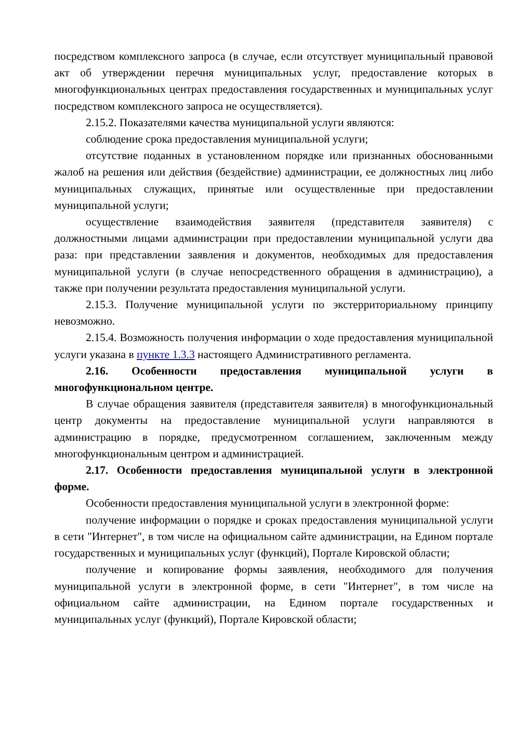посредством комплексного запроса (в случае, если отсутствует муниципальный правовой акт об утверждении перечня муниципальных услуг, предоставление которых в многофункциональных центрах предоставления государственных и муниципальных услуг посредством комплексного запроса не осуществляется).
2.15.2. Показателями качества муниципальной услуги являются:
соблюдение срока предоставления муниципальной услуги;
отсутствие поданных в установленном порядке или признанных обоснованными жалоб на решения или действия (бездействие) администрации, ее должностных лиц либо муниципальных служащих, принятые или осуществленные при предоставлении муниципальной услуги;
осуществление взаимодействия заявителя (представителя заявителя) с должностными лицами администрации при предоставлении муниципальной услуги два раза: при представлении заявления и документов, необходимых для предоставления муниципальной услуги (в случае непосредственного обращения в администрацию), а также при получении результата предоставления муниципальной услуги.
2.15.3. Получение муниципальной услуги по экстерриториальному принципу невозможно.
2.15.4. Возможность получения информации о ходе предоставления муниципальной услуги указана в пункте 1.3.3 настоящего Административного регламента.
2.16. Особенности предоставления муниципальной услуги в многофункциональном центре.
В случае обращения заявителя (представителя заявителя) в многофункциональный центр документы на предоставление муниципальной услуги направляются в администрацию в порядке, предусмотренном соглашением, заключенным между многофункциональным центром и администрацией.
2.17. Особенности предоставления муниципальной услуги в электронной форме.
Особенности предоставления муниципальной услуги в электронной форме:
получение информации о порядке и сроках предоставления муниципальной услуги в сети "Интернет", в том числе на официальном сайте администрации, на Едином портале государственных и муниципальных услуг (функций), Портале Кировской области;
получение и копирование формы заявления, необходимого для получения муниципальной услуги в электронной форме, в сети "Интернет", в том числе на официальном сайте администрации, на Едином портале государственных и муниципальных услуг (функций), Портале Кировской области;